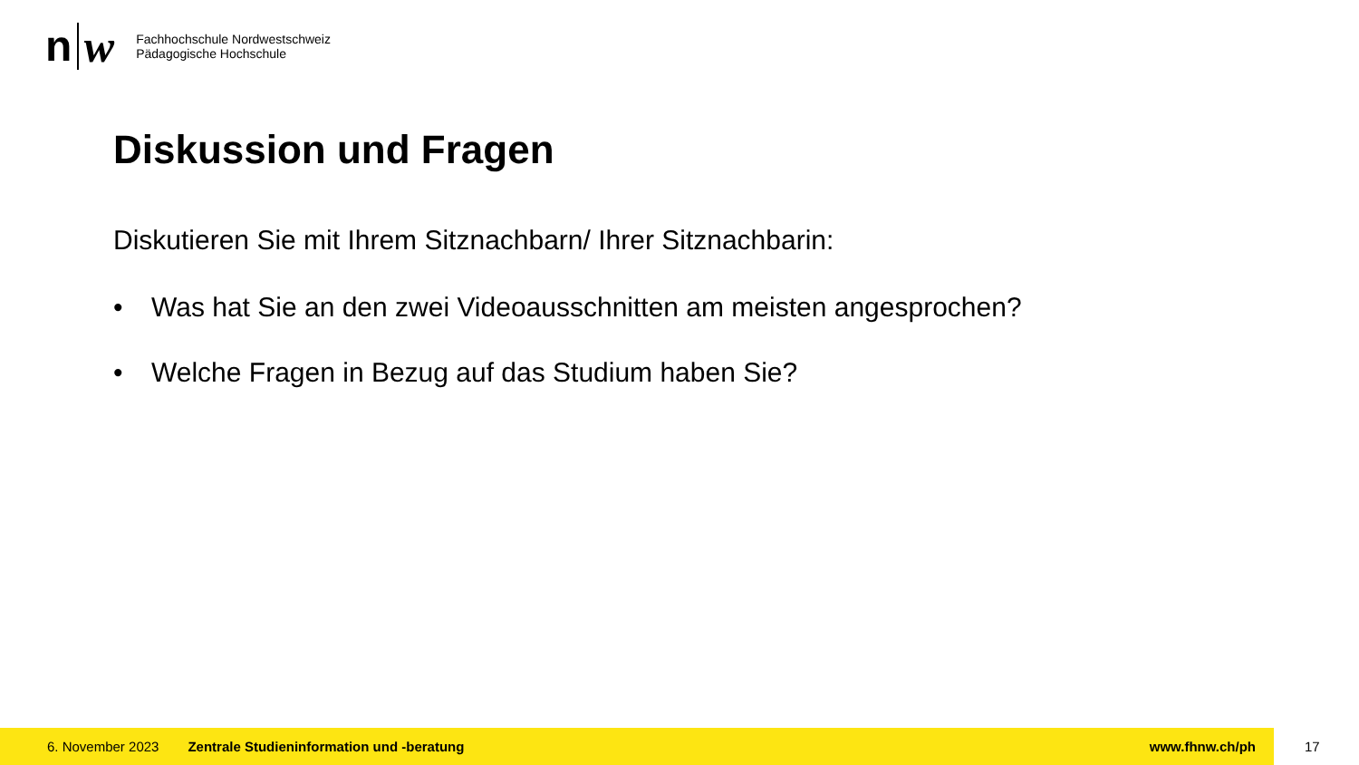n w
Fachhochschule Nordwestschweiz
Pädagogische Hochschule
Diskussion und Fragen
Diskutieren Sie mit Ihrem Sitznachbarn/ Ihrer Sitznachbarin:
• Was hat Sie an den zwei Videoausschnitten am meisten angesprochen?
• Welche Fragen in Bezug auf das Studium haben Sie?
6. November 2023 Zentrale Studieninformation und -beratung www.fhnw.ch/ph
17